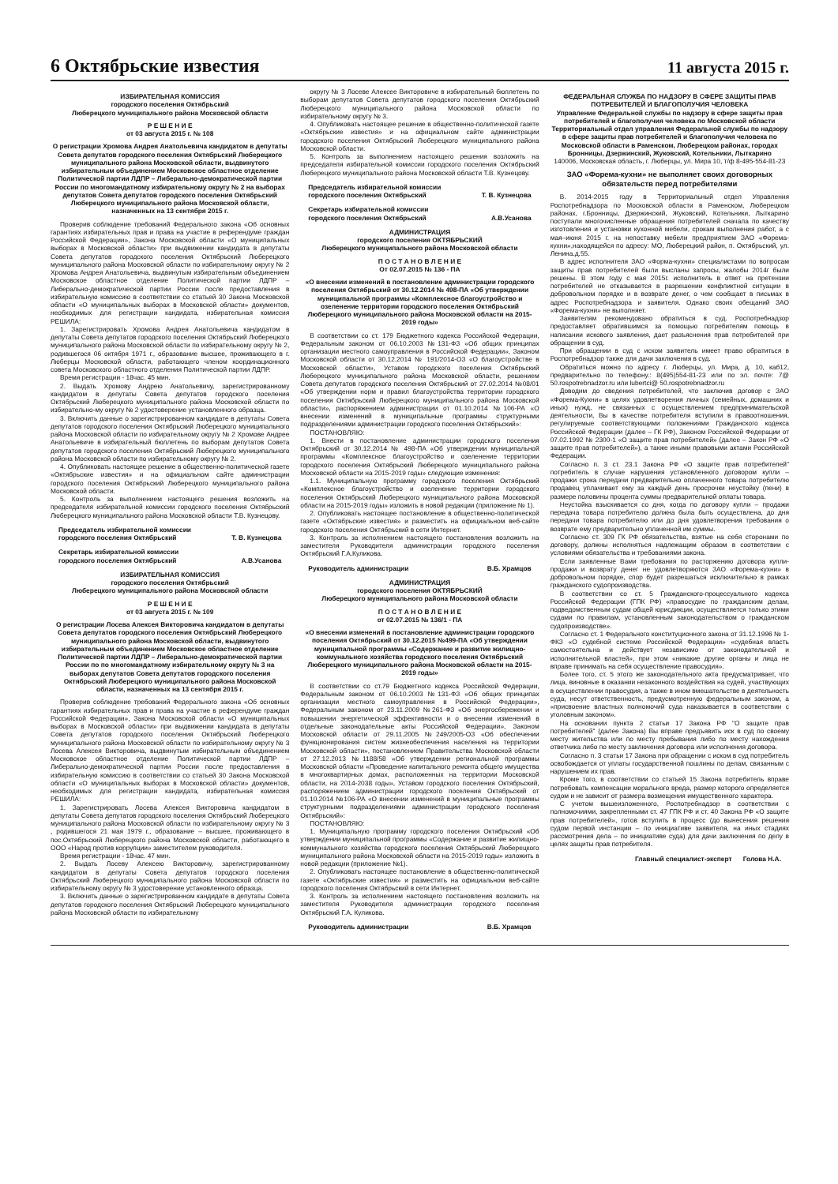6 Октябрьские известия
11 августа 2015 г.
ИЗБИРАТЕЛЬНАЯ КОМИССИЯ
городского поселения Октябрьский
Люберецкого муниципального района Московской области
Р Е Ш Е Н И Е
от 03 августа 2015 г. № 108
О регистрации Хромова Андрея Анатольевича кандидатом в депутаты Совета депутатов городского поселения Октябрьский Люберецкого муниципального района Московской области, выдвинутого избирательным объединением Московское областное отделение Политической партии ЛДПР – Либерально-демократической партии России по многомандатному избирательному округу № 2 на выборах депутатов Совета депутатов городского поселения Октябрьский Люберецкого муниципального района Московской области, назначенных на 13 сентября 2015 г.
Проверив соблюдение требований Федерального закона «Об основных гарантиях избирательных прав и права на участие в референдуме граждан Российской Федерации», Закона Московской области «О муниципальных выборах в Московской области» при выдвижении кандидата в депутаты Совета депутатов городского поселения Октябрьский Люберецкого муниципального района Московской области по избирательному округу № 2 Хромова Андрея Анатольевича, выдвинутым избирательным объединением Московское областное отделение Политической партии ЛДПР – Либерально-демократической партии России после предоставления в избирательную комиссию в соответствии со статьей 30 Закона Московской области «О муниципальных выборах в Московской области» документов, необходимых для регистрации кандидата, избирательная комиссия РЕШИЛА:
1. Зарегистрировать Хромова Андрея Анатольевича кандидатом в депутаты Совета депутатов городского поселения Октябрьский Люберецкого муниципального района Московской области по избирательному округу № 2, родившегося 06 октября 1971 г., образование высшее, проживающего в г. Люберцы Московской области, работающего членом координационного совета Московского областного отделения Политической партии ЛДПР.
Время регистрации - 18час. 45 мин.
2. Выдать Хромову Андрею Анатольевичу, зарегистрированному кандидатом в депутаты Совета депутатов городского поселения Октябрьский Люберецкого муниципального района Московской области по избирательно-му округу № 2 удостоверение установленного образца.
3. Включить данные о зарегистрированном кандидате в депутаты Совета депутатов городского поселения Октябрьский Люберецкого муниципального района Московской области по избирательному округу № 2 Хромове Андрее Анатольевиче в избирательный бюллетень по выборам депутатов Совета депутатов городского поселения Октябрьский Люберецкого муниципального района Московской области по избирательному округу № 2.
4. Опубликовать настоящее решение в общественно-политической газете «Октябрьские известия» и на официальном сайте администрации городского поселения Октябрьский Люберецкого муниципального района Московской области.
5. Контроль за выполнением настоящего решения возложить на председателя избирательной комиссии городского поселения Октябрьский Люберецкого муниципального района Московской области Т.В. Кузнецову.
Председатель избирательной комиссии
городского поселения Октябрьский
Т. В. Кузнецова
Секретарь избирательной комиссии
городского поселения Октябрьский
А.В.Усанова
ИЗБИРАТЕЛЬНАЯ КОМИССИЯ
городского поселения Октябрьский
Люберецкого муниципального района Московской области
Р Е Ш Е Н И Е
от 03 августа 2015 г. № 109
О регистрации Лосева Алексея Викторовича кандидатом в депутаты Совета депутатов городского поселения Октябрьский Люберецкого муниципального района Московской области, выдвинутого избирательным объединением Московское областное отделение Политической партии ЛДПР – Либерально-демократической партии России по по многомандатному избирательному округу № 3 на выборах депутатов Совета депутатов городского поселения Октябрьский Люберецкого муниципального района Московской области, назначенных на 13 сентября 2015 г.
Проверив соблюдение требований Федерального закона «Об основных гарантиях избирательных прав и права на участие в референдуме граждан Российской Федерации», Закона Московской области «О муниципальных выборах в Московской области» при выдвижении кандидата в депутаты Совета депутатов городского поселения Октябрьский Люберецкого муниципального района Московской области по избирательному округу № 3 Лосева Алексея Викторовича, выдвинутым избирательным объединением Московское областное отделение Политической партии ЛДПР – Либерально-демократической партии России после предоставления в избирательную комиссию в соответствии со статьей 30 Закона Московской области «О муниципальных выборах в Московской области» документов, необходимых для регистрации кандидата, избирательная комиссия РЕШИЛА:
1. Зарегистрировать Лосева Алексея Викторовича кандидатом в депутаты Совета депутатов городского поселения Октябрьский Люберецкого муниципального района Московской области по избирательному округу № 3 , родившегося 21 мая 1979 г., образование – высшее, проживающего в пос.Октябрьский Люберецкого района Московской области, работающего в ООО «Народ против коррупции» заместителем руководителя.
Время регистрации - 18час. 47 мин.
2. Выдать Лосеву Алексею Викторовичу, зарегистрированному кандидатом в депутаты Совета депутатов городского поселения Октябрьский Люберецкого муниципального района Московской области по избирательному округу № 3 удостоверение установленного образца.
3. Включить данные о зарегистрированном кандидате в депутаты Совета депутатов городского поселения Октябрьский Люберецкого муниципального района Московской области по избирательному
округу № 3 Лосеве Алексее Викторовиче в избирательный бюллетень по выборам депутатов Совета депутатов городского поселения Октябрьский Люберецкого муниципального района Московской области по избирательному округу № 3.
4. Опубликовать настоящее решение в общественно-политической газете «Октябрьские известия» и на официальном сайте администрации городского поселения Октябрьский Люберецкого муниципального района Московской области.
5. Контроль за выполнением настоящего решения возложить на председателя избирательной комиссии городского поселения Октябрьский Люберецкого муниципального района Московской области Т.В. Кузнецову.
Председатель избирательной комиссии
городского поселения Октябрьский
Т. В. Кузнецова
Секретарь избирательной комиссии
городского поселения Октябрьский
А.В.Усанова
АДМИНИСТРАЦИЯ
городского поселения ОКТЯБРЬСКИЙ
Люберецкого муниципального района Московской области
П О С Т А Н О В Л Е Н И Е
От 02.07.2015 № 136 - ПА
«О внесении изменений в постановление администрации городского поселения Октябрьский от 30.12.2014 № 498-ПА «Об утверждении муниципальной программы «Комплексное благоустройство и озеленение территории городского поселения Октябрьский Люберецкого муниципального района Московской области на 2015-2019 годы»
В соответствии со ст. 179 Бюджетного кодекса Российской Федерации, Федеральным законом от 06.10.2003 №131-ФЗ «Об общих принципах организации местного самоуправления в Российской Федерации», Законом Московской области от 30.12.2014 № 191/2014-ОЗ «О благоустройстве в Московской области», Уставом городского поселения Октябрьский Люберецкого муниципального района Московской области, решением Совета депутатов городского поселения Октябрьский от 27.02.2014 №08/01 «Об утверждении норм и правил благоустройства территории городского поселения Октябрьский Люберецкого муниципального района Московской области», распоряжением администрации от 01.10.2014 №106-РА «О внесении изменений в муниципальные программы структурными подразделениями администрации городского поселения Октябрьский»:
ПОСТАНОВЛЯЮ:
1. Внести в постановление администрации городского поселения Октябрьский от 30.12.2014 № 498-ПА «Об утверждении муниципальной программы «Комплексное благоустройство и озеленение территории городского поселения Октябрьский Люберецкого муниципального района Московской области на 2015-2019 годы» следующие изменения:
1.1. Муниципальную программу городского поселения Октябрьский «Комплексное благоустройство и озеленение территории городского поселения Октябрьский Люберецкого муниципального района Московской области на 2015-2019 годы» изложить в новой редакции (приложение № 1).
2. Опубликовать настоящее постановление в общественно-политической газете «Октябрьские известия» и разместить на официальном веб-сайте городского поселения Октябрьский в сети Интернет.
3. Контроль за исполнением настоящего постановления возложить на заместителя Руководителя администрации городского поселения Октябрьский Г.А.Куликова.
Руководитель администрации В.Б. Храмцов
АДМИНИСТРАЦИЯ
городского поселения ОКТЯБРЬСКИЙ
Люберецкого муниципального района Московской области
П О С Т А Н О В Л Е Н И Е
от 02.07.2015 № 136/1 - ПА
«О внесении изменений в постановление администрации городского поселения Октябрьский от 30.12.2015 №499-ПА «Об утверждении муниципальной программы «Содержание и развитие жилищно-коммунального хозяйства городского поселения Октябрьский Люберецкого муниципального района Московской области на 2015-2019 годы»
В соответствии со ст.79 Бюджетного кодекса Российской Федерации, Федеральным законом от 06.10.2003 №131-ФЗ «Об общих принципах организации местного самоуправления в Российской Федерации», Федеральным законом от 23.11.2009 №261-ФЗ «Об энергосбережении и повышении энергетической эффективности и о внесении изменений в отдельные законодательные акты Российской Федерации», Законом Московской области от 29.11.2005 №249/2005-ОЗ «Об обеспечении функционирования систем жизнеобеспечения населения на территории Московской области», постановлением Правительства Московской области от 27.12.2013 №1188/58 «Об утверждении региональной программы Московской области «Проведение капитального ремонта общего имущества в многоквартирных домах, расположенных на территории Московской области, на 2014-2038 годы», Уставом городского поселения Октябрьский, распоряжением администрации городского поселения Октябрьский от 01.10.2014 №106-РА «О внесении изменений в муниципальные программы структурными подразделениями администрации городского поселения Октябрьский»:
ПОСТАНОВЛЯЮ:
1. Муниципальную программу городского поселения Октябрьский «Об утверждении муниципальной программы «Содержание и развитие жилищно-коммунального хозяйства городского поселения Октябрьский Люберецкого муниципального района Московской области на 2015-2019 годы» изложить в новой редакции (приложение №1).
2. Опубликовать настоящее постановление в общественно-политической газете «Октябрьские известия» и разместить на официальном веб-сайте городского поселения Октябрьский в сети Интернет.
3. Контроль за исполнением настоящего постановления возложить на заместителя Руководителя администрации городского поселения Октябрьский Г.А. Куликова.
Руководитель администрации В.Б. Храмцов
ФЕДЕРАЛЬНАЯ СЛУЖБА ПО НАДЗОРУ В СФЕРЕ ЗАЩИТЫ ПРАВ ПОТРЕБИТЕЛЕЙ И БЛАГОПОЛУЧИЯ ЧЕЛОВЕКА
Управление Федеральной службы по надзору в сфере защиты прав потребителей и благополучия человека по Московской области
Территориальный отдел управления Федеральной службы по надзору в сфере защиты прав потребителей и благополучия человека по Московской области в Раменском, Люберецком районах, городах Бронницы, Дзержинский, Жуковский, Котельники, Лыткарино
140006, Московская область, г. Люберцы, ул. Мира 10, т/ф 8-495-554-81-23
ЗАО «Форема-кухни» не выполняет своих договорных обязательств перед потребителями
В. 2014-2015 году в Территориальный отдел Управления Роспотребнадзора по Московской области в Раменском, Люберецком районах, г.Бронницы, Дзержинский, Жуковский, Котельники, Лыткарино поступали многочисленные обращения потребителей сначала по качеству изготовления и установки кухонной мебели, срокам выполнения работ, а с мая–июня 2015 г. на непоставку мебели предприятием ЗАО «Форема-кухни»,находящейся по адресу: МО, Люберецкий район, п. Октябрьский, ул. Ленина.д.55.
В адрес исполнителя ЗАО «Форма-кухни» специалистами по вопросам защиты прав потребителей были высланы запросы, жалобы 2014г были решены. В этом году с мая 2015г. исполнитель в ответ на претензии потребителей не отказывается в разрешении конфликтной ситуации в добровольном порядке и в возврате денег, о чем сообщает в письмах в адрес Роспотребнадзора и заявителя. Однако своих обещаний ЗАО «Форема-кухни» не выполняет.
Заявителям рекомендовано обратиться в суд. Роспотребнадзор предоставляет обратившимся за помощью потребителям помощь в написании искового заявления, дает разъяснения прав потребителей при обращении в суд.
При обращении в суд с иском заявитель имеет право обратиться в Роспотребнадзор также для дачи заключения в суд.
Обратиться можно по адресу г. Люберцы, ул. Мира, д. 10, каб12, предварительно по телефону.: 8(495)554-81-23 или по эл. почте: 7@ 50.rospotrebnadzor.ru или lubertci@ 50.rospotrebnadzor.ru
Доводим до сведения потребителей, что заключив договор с ЗАО «Форема-Кухни» в целях удовлетворения личных (семейных, домашних и иных) нужд, не связанных с осуществлением предпринимательской деятельности, Вы в качестве потребителя вступили в правоотношения, регулируемые соответствующими положениями Гражданского кодекса Российской Федерации (далее – ГК РФ), Законом Российской Федерации от 07.02.1992 № 2300-1 «О защите прав потребителей» (далее – Закон РФ «О защите прав потребителей»), а также иными правовыми актами Российской Федерации.
Согласно п. 3 ст. 23.1 Закона РФ «О защите прав потребителей" потребитель в случае нарушения установленного договором купли – продажи срока передачи предварительно оплаченного товара потребителю продавец уплачивает ему за каждый день просрочки неустойку (пени) в размере половины процента суммы предварительной оплаты товара.
Неустойка взыскивается со дня, когда по договору купли – продажи передача товара потребителю должна была быть осуществлена, до дня передачи товара потребителю или до дня удовлетворения требования о возврате ему предварительно уплаченной им суммы.
Согласно ст. 309 ГК РФ обязательства, взятые на себя сторонами по договору, должны исполняться надлежащим образом в соответствии с условиями обязательства и требованиями закона.
Если заявленные Вами требования по расторжению договора купли-продажи и возврату денег не удовлетворяются ЗАО «Форема-кухни» в добровольном порядке, спор будет разрешаться исключительно в рамках гражданского судопроизводства.
В соответствии со ст. 5 Гражданского-процессуального кодекса Российской Федерации (ГПК РФ) «правосудие по гражданским делам, подведомственным судам общей юрисдикции, осуществляется только этими судами по правилам, установленным законодательством о гражданском судопроизводстве».
Согласно ст. 1 Федерального конституционного закона от 31.12.1996 № 1-ФКЗ «О судебной системе Российской Федерации» «судебная власть самостоятельна и действует независимо от законодательной и исполнительной властей», при этом «никакие другие органы и лица не вправе принимать на себя осуществление правосудия».
Более того, ст. 5 этого же законодательного акта предусматривает, что лица, виновные в оказании незаконного воздействия на судей, участвующих в осуществлении правосудия, а также в ином вмешательстве в деятельность суда, несут ответственность, предусмотренную федеральным законом, а «присвоение властных полномочий суда наказывается в соответствии с уголовным законом».
На основании пункта 2 статьи 17 Закона РФ "О защите прав потребителей" (далее Закона) Вы вправе предъявить иск в суд по своему месту жительства или по месту пребывания либо по месту нахождения ответчика либо по месту заключения договора или исполнения договора.
Согласно п. 3 статьи 17 Закона при обращении с иском в суд потребитель освобождается от уплаты государственной пошлины по делам, связанным с нарушением их прав.
Кроме того, в соответствии со статьей 15 Закона потребитель вправе потребовать компенсации морального вреда, размер которого определяется судом и не зависит от размера возмещения имущественного характера.
С учетом вышеизложенного, Роспотребнадзор в соответствии с полномочиями, закрепленными ст. 47 ГПК РФ и ст. 40 Закона РФ «О защите прав потребителей», готов вступить в процесс (до вынесения решения судом первой инстанции – по инициативе заявителя, на иных стадиях рассмотрения дела – по инициативе суда) для дачи заключения по делу в целях защиты прав потребителя.
Главный специалист-эксперт Голова Н.А.